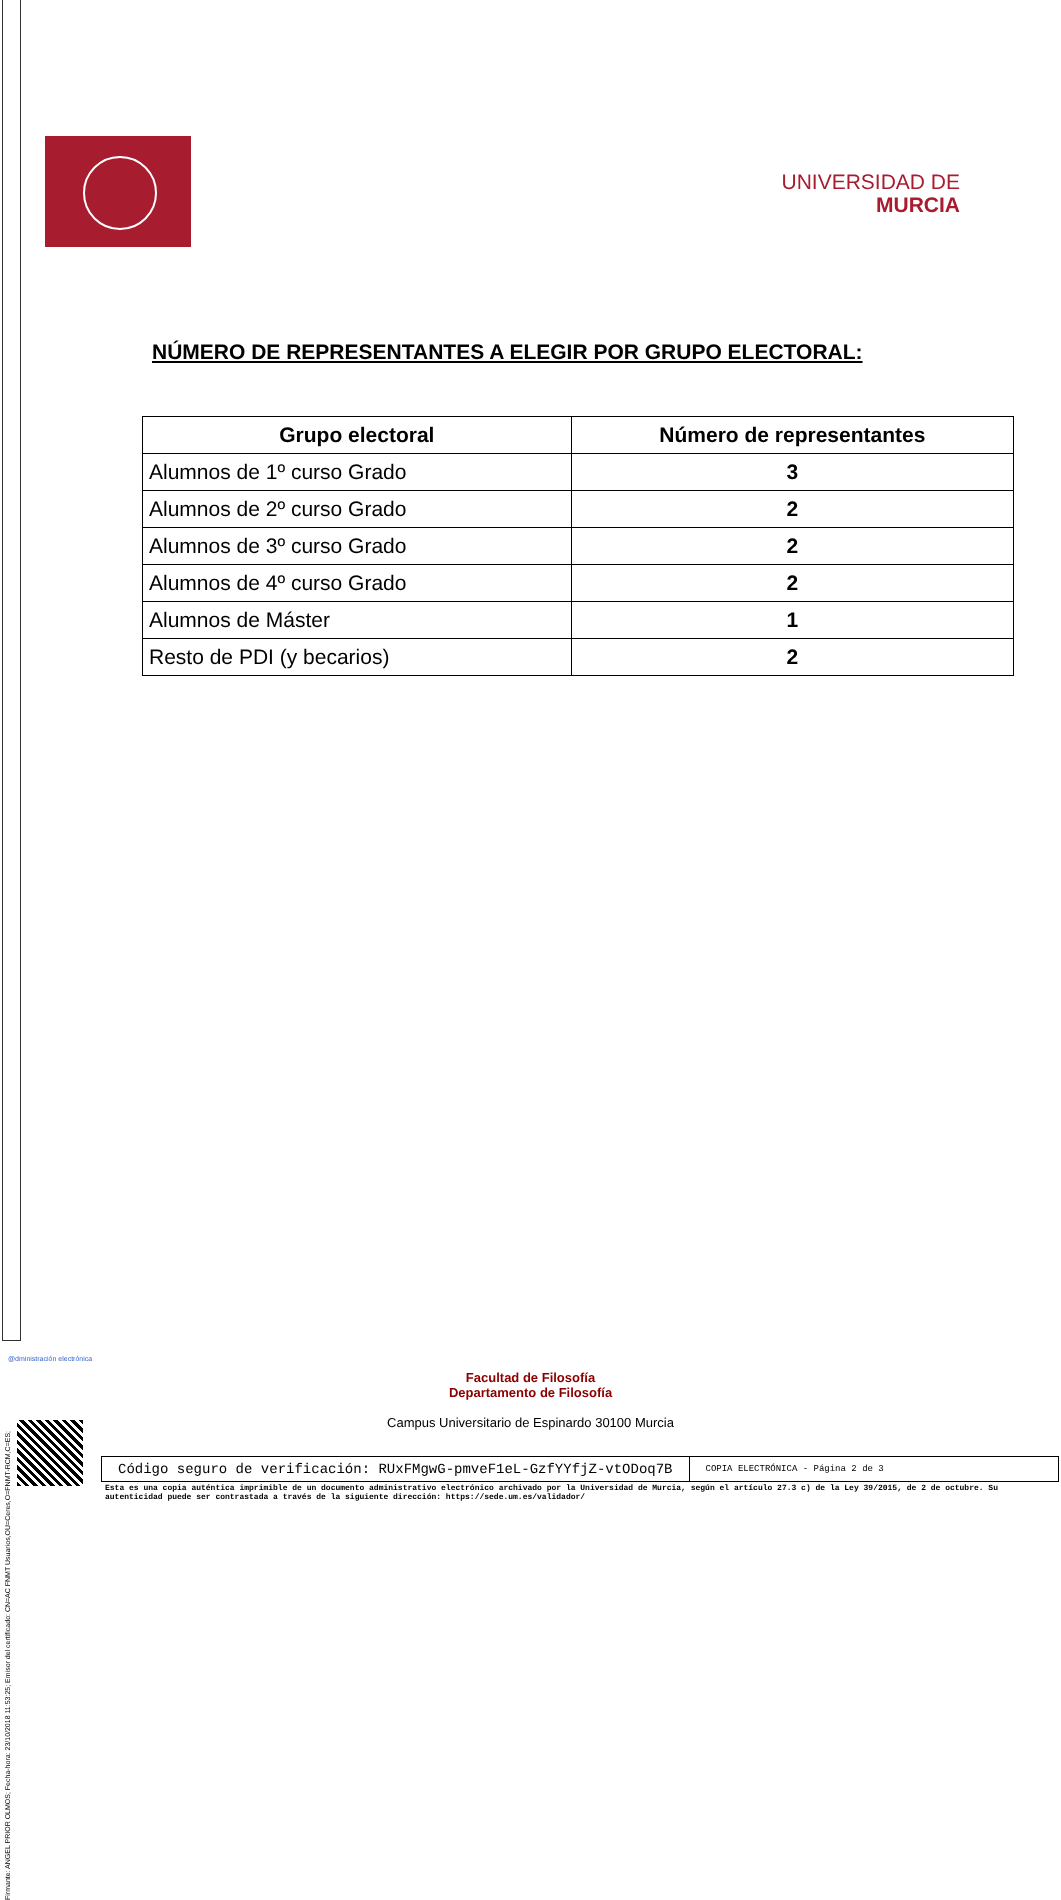Firmante: ANGEL PRIOR OLMOS; Fecha-hora: 23/10/2018 11:53:25; Emisor del certificado: CN=AC FNMT Usuarios,OU=Ceres,O=FNMT-RCM,C=ES;
UNIVERSIDAD DE
MURCIA
NÚMERO DE REPRESENTANTES A ELEGIR POR GRUPO ELECTORAL:
| Grupo electoral | Número de representantes |
| --- | --- |
| Alumnos de 1º curso Grado | 3 |
| Alumnos de 2º curso Grado | 2 |
| Alumnos de 3º curso Grado | 2 |
| Alumnos de 4º curso Grado | 2 |
| Alumnos de Máster | 1 |
| Resto de PDI (y becarios) | 2 |
@dministración electrónica
Facultad de Filosofía
Departamento de Filosofía
Campus Universitario de Espinardo 30100 Murcia
Código seguro de verificación: RUxFMgwG-pmveF1eL-GzfYYfjZ-vtODoq7B
COPIA ELECTRÓNICA - Página 2 de 3
Esta es una copia auténtica imprimible de un documento administrativo electrónico archivado por la Universidad de Murcia, según el artículo 27.3 c) de la Ley 39/2015, de 2 de octubre. Su autenticidad puede ser contrastada a través de la siguiente dirección: https://sede.um.es/validador/